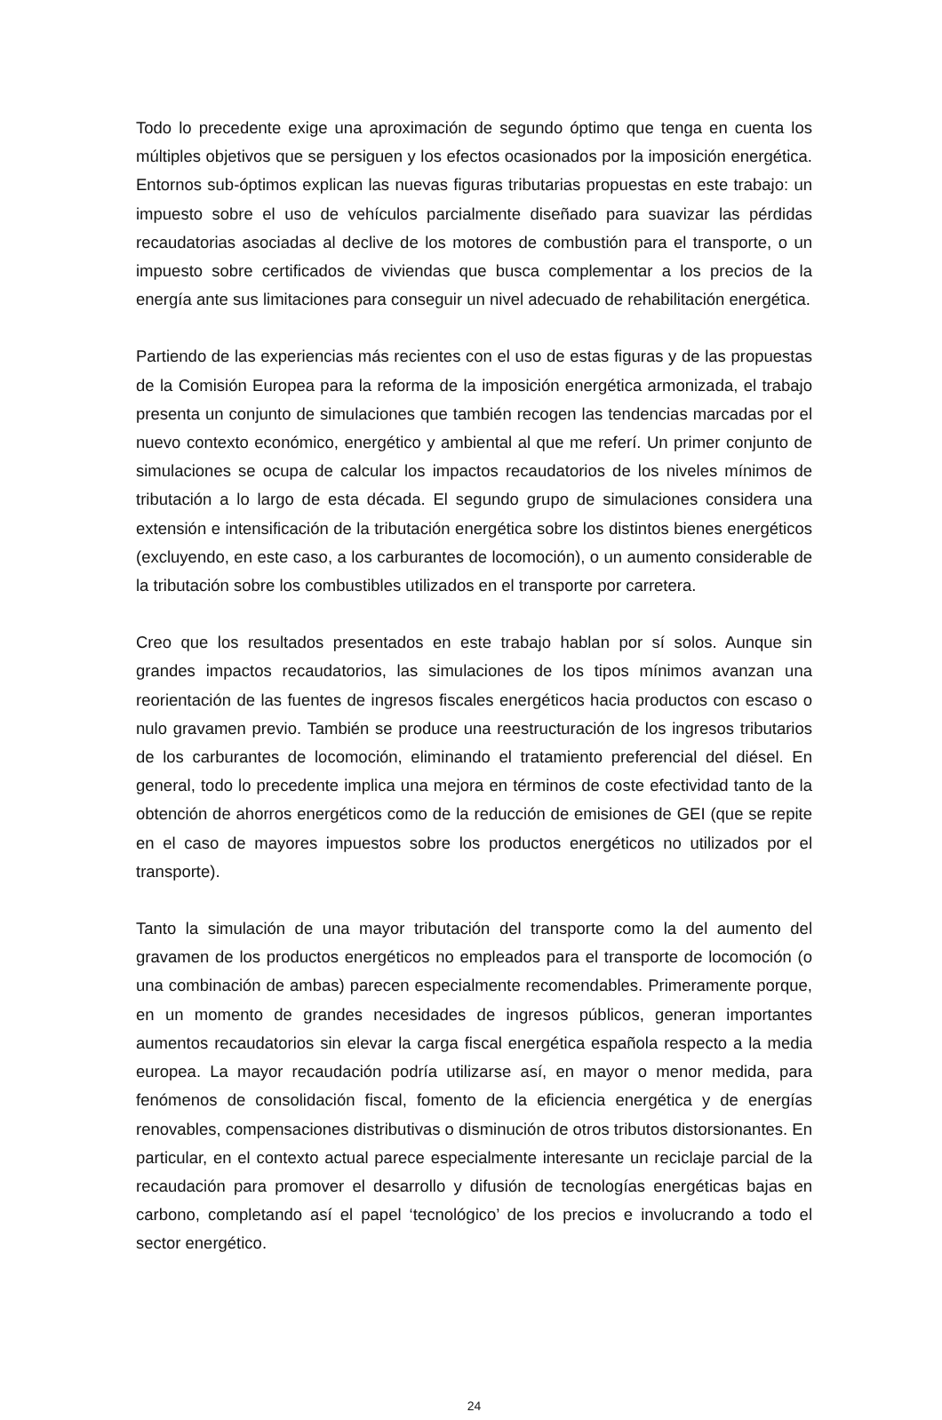Todo lo precedente exige una aproximación de segundo óptimo que tenga en cuenta los múltiples objetivos que se persiguen y los efectos ocasionados por la imposición energética. Entornos sub-óptimos explican las nuevas figuras tributarias propuestas en este trabajo: un impuesto sobre el uso de vehículos parcialmente diseñado para suavizar las pérdidas recaudatorias asociadas al declive de los motores de combustión para el transporte, o un impuesto sobre certificados de viviendas que busca complementar a los precios de la energía ante sus limitaciones para conseguir un nivel adecuado de rehabilitación energética.
Partiendo de las experiencias más recientes con el uso de estas figuras y de las propuestas de la Comisión Europea para la reforma de la imposición energética armonizada, el trabajo presenta un conjunto de simulaciones que también recogen las tendencias marcadas por el nuevo contexto económico, energético y ambiental al que me referí. Un primer conjunto de simulaciones se ocupa de calcular los impactos recaudatorios de los niveles mínimos de tributación a lo largo de esta década. El segundo grupo de simulaciones considera una extensión e intensificación de la tributación energética sobre los distintos bienes energéticos (excluyendo, en este caso, a los carburantes de locomoción), o un aumento considerable de la tributación sobre los combustibles utilizados en el transporte por carretera.
Creo que los resultados presentados en este trabajo hablan por sí solos. Aunque sin grandes impactos recaudatorios, las simulaciones de los tipos mínimos avanzan una reorientación de las fuentes de ingresos fiscales energéticos hacia productos con escaso o nulo gravamen previo. También se produce una reestructuración de los ingresos tributarios de los carburantes de locomoción, eliminando el tratamiento preferencial del diésel. En general, todo lo precedente implica una mejora en términos de coste efectividad tanto de la obtención de ahorros energéticos como de la reducción de emisiones de GEI (que se repite en el caso de mayores impuestos sobre los productos energéticos no utilizados por el transporte).
Tanto la simulación de una mayor tributación del transporte como la del aumento del gravamen de los productos energéticos no empleados para el transporte de locomoción (o una combinación de ambas) parecen especialmente recomendables. Primeramente porque, en un momento de grandes necesidades de ingresos públicos, generan importantes aumentos recaudatorios sin elevar la carga fiscal energética española respecto a la media europea. La mayor recaudación podría utilizarse así, en mayor o menor medida, para fenómenos de consolidación fiscal, fomento de la eficiencia energética y de energías renovables, compensaciones distributivas o disminución de otros tributos distorsionantes. En particular, en el contexto actual parece especialmente interesante un reciclaje parcial de la recaudación para promover el desarrollo y difusión de tecnologías energéticas bajas en carbono, completando así el papel ‘tecnológico’ de los precios e involucrando a todo el sector energético.
24